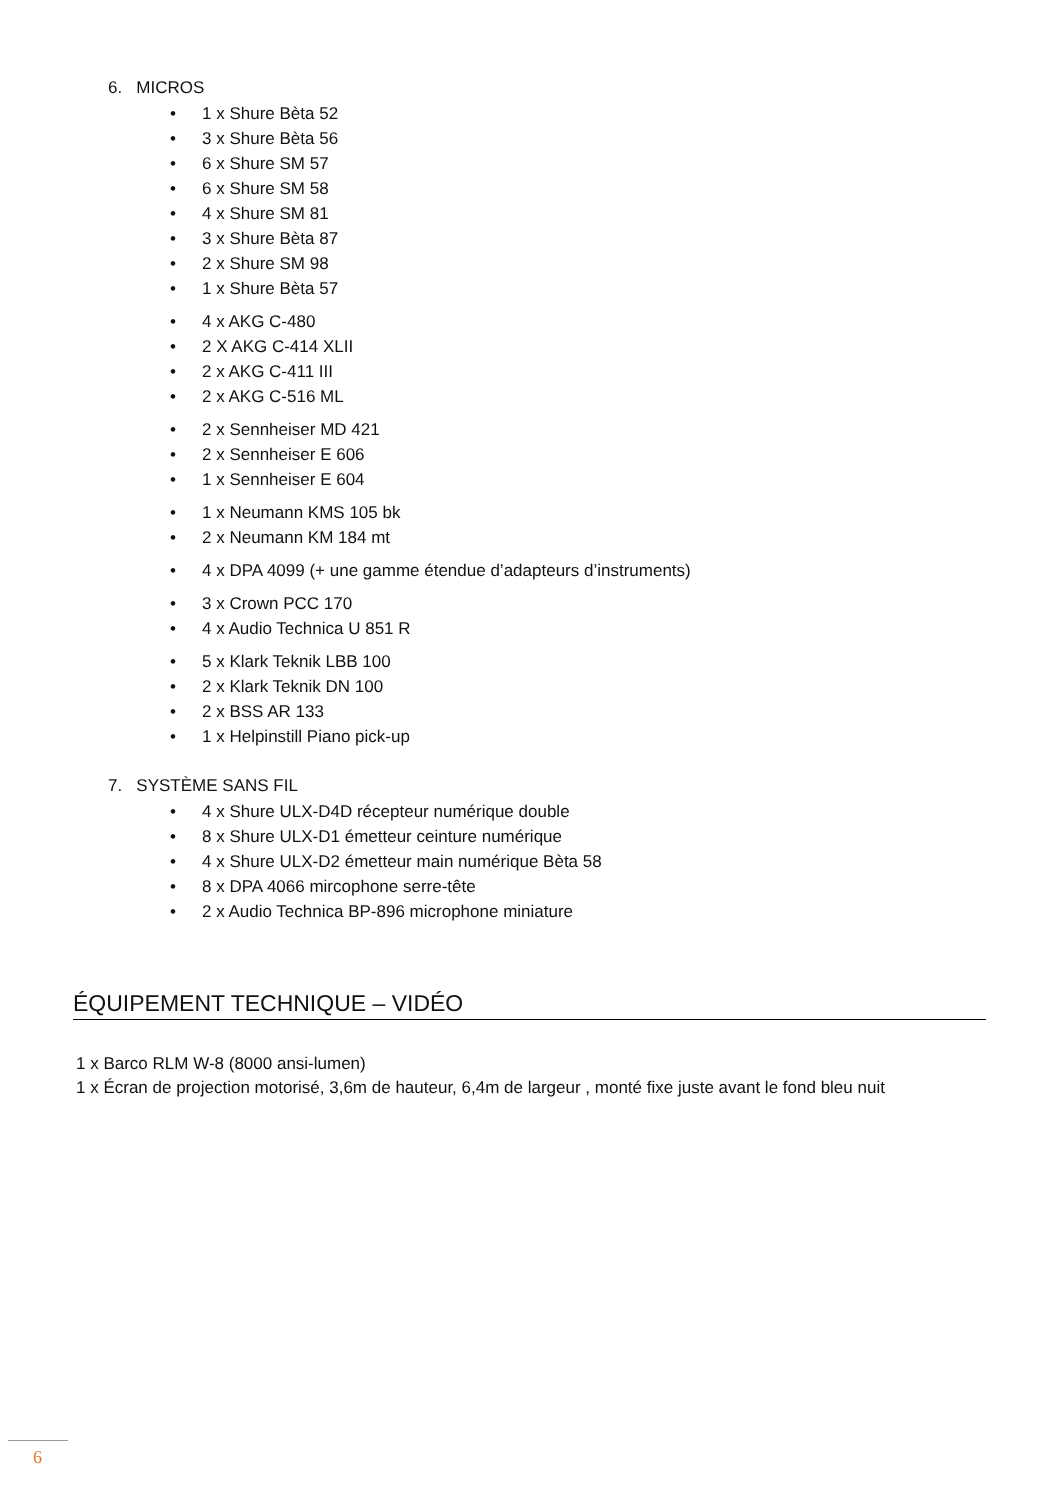6. MICROS
• 1 x Shure Bèta 52
• 3 x Shure Bèta 56
• 6 x Shure SM 57
• 6 x Shure SM 58
• 4 x Shure SM 81
• 3 x Shure Bèta 87
• 2 x Shure SM 98
• 1 x Shure Bèta 57
• 4 x AKG C-480
• 2 X AKG C-414 XLII
• 2 x AKG C-411 III
• 2 x AKG C-516 ML
• 2 x Sennheiser MD 421
• 2 x Sennheiser E 606
• 1 x Sennheiser E 604
• 1 x Neumann KMS 105 bk
• 2 x Neumann KM 184 mt
• 4 x DPA 4099 (+ une gamme étendue d’adapteurs d’instruments)
• 3 x Crown PCC 170
• 4 x Audio Technica U 851 R
• 5 x Klark Teknik LBB 100
• 2 x Klark Teknik DN 100
• 2 x BSS AR 133
• 1 x Helpinstill Piano pick-up
7. SYSTÈME SANS FIL
• 4 x Shure ULX-D4D récepteur numérique double
• 8 x Shure ULX-D1 émetteur ceinture numérique
• 4 x Shure ULX-D2 émetteur main numérique Bèta 58
• 8 x DPA 4066 mircophone serre-tête
• 2 x Audio Technica BP-896 microphone miniature
ÉQUIPEMENT TECHNIQUE – VIDÉO
1 x Barco RLM W-8 (8000 ansi-lumen)
1 x Écran de projection motorisé, 3,6m de hauteur, 6,4m de largeur , monté fixe juste avant le fond bleu nuit
6